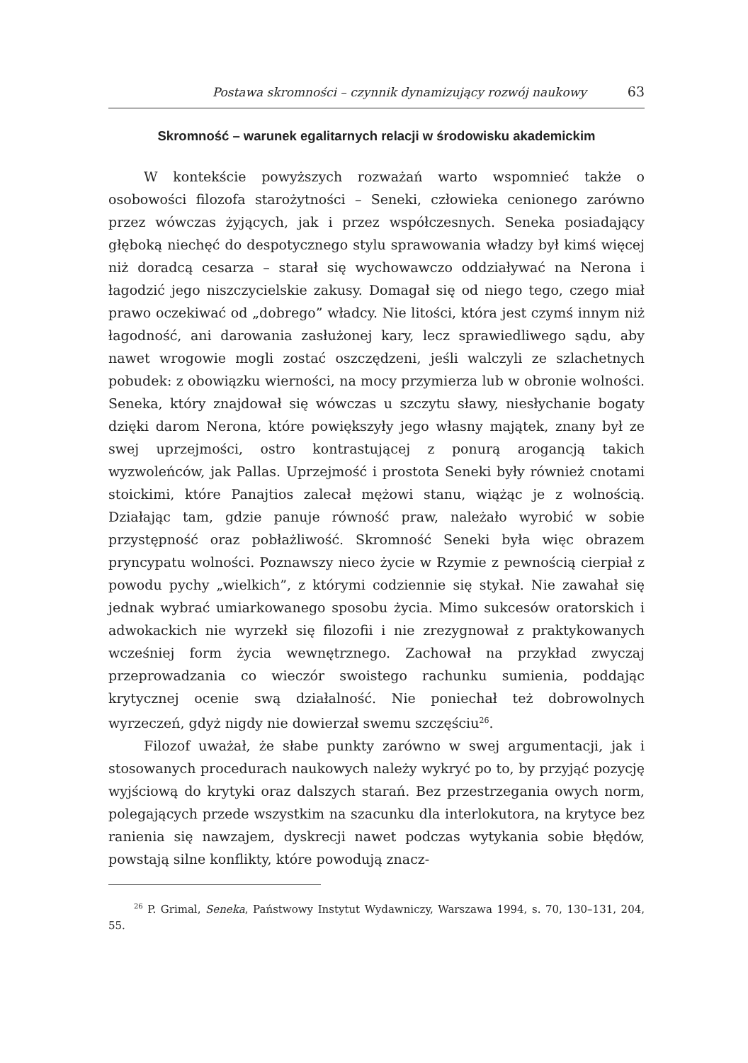Postawa skromności – czynnik dynamizujący rozwój naukowy 63
Skromność – warunek egalitarnych relacji w środowisku akademickim
W kontekście powyższych rozważań warto wspomnieć także o osobowości filozofa starożytności – Seneki, człowieka cenionego zarówno przez wówczas żyjących, jak i przez współczesnych. Seneka posiadający głęboką niechęć do despotycznego stylu sprawowania władzy był kimś więcej niż doradcą cesarza – starał się wychowawczo oddziaływać na Nerona i łagodzić jego niszczycielskie zakusy. Domagał się od niego tego, czego miał prawo oczekiwać od „dobrego” władcy. Nie litości, która jest czymś innym niż łagodność, ani darowania zasłużonej kary, lecz sprawiedliwego sądu, aby nawet wrogowie mogli zostać oszczędzeni, jeśli walczyli ze szlachetnych pobudek: z obowiązku wierności, na mocy przymierza lub w obronie wolności. Seneka, który znajdował się wówczas u szczytu sławy, niesłychanie bogaty dzięki darom Nerona, które powiększyły jego własny majątek, znany był ze swej uprzejmości, ostro kontrastującej z ponurą arogancją takich wyzwoleńców, jak Pallas. Uprzejmość i prostota Seneki były również cnotami stoickimi, które Panajtios zalecał mężowi stanu, wiążąc je z wolnością. Działając tam, gdzie panuje równość praw, należało wyrobić w sobie przystępność oraz pobłażliwość. Skromność Seneki była więc obrazem pryncypatu wolności. Poznawszy nieco życie w Rzymie z pewnością cierpiał z powodu pychy „wielkich”, z którymi codziennie się stykał. Nie zawahał się jednak wybrać umiarkowanego sposobu życia. Mimo sukcesów oratorskich i adwokackich nie wyrzekł się filozofii i nie zrezygnował z praktykowanych wcześniej form życia wewnętrznego. Zachował na przykład zwyczaj przeprowadzania co wieczór swoistego rachunku sumienia, poddając krytycznej ocenie swą działalność. Nie poniechał też dobrowolnych wyrzeczeń, gdyż nigdy nie dowierzał swemu szczęściu<sup>26</sup>.
Filozof uważał, że słabe punkty zarówno w swej argumentacji, jak i stosowanych procedurach naukowych należy wykryć po to, by przyjąć pozycję wyjściową do krytyki oraz dalszych starań. Bez przestrzegania owych norm, polegających przede wszystkim na szacunku dla interlokutora, na krytyce bez ranienia się nawzajem, dyskrecji nawet podczas wytykania sobie błędów, powstają silne konflikty, które powodują znacz-
<sup>26</sup> P. Grimal, Seneka, Państwowy Instytut Wydawniczy, Warszawa 1994, s. 70, 130–131, 204, 55.